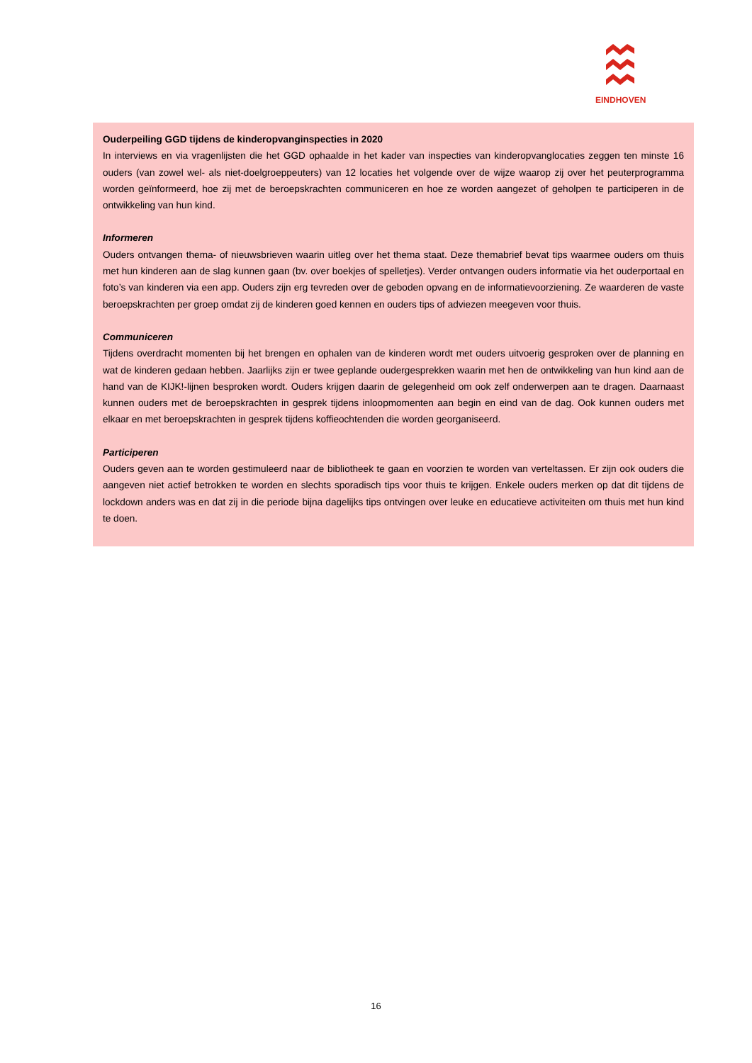EINDHOVEN
Ouderpeiling GGD tijdens de kinderopvanginspecties in 2020
In interviews en via vragenlijsten die het GGD ophaalde in het kader van inspecties van kinderopvanglocaties zeggen ten minste 16 ouders (van zowel wel- als niet-doelgroeppeuters) van 12 locaties het volgende over de wijze waarop zij over het peuterprogramma worden geïnformeerd, hoe zij met de beroepskrachten communiceren en hoe ze worden aangezet of geholpen te participeren in de ontwikkeling van hun kind.
Informeren
Ouders ontvangen thema- of nieuwsbrieven waarin uitleg over het thema staat. Deze themabrief bevat tips waarmee ouders om thuis met hun kinderen aan de slag kunnen gaan (bv. over boekjes of spelletjes). Verder ontvangen ouders informatie via het ouderportaal en foto’s van kinderen via een app. Ouders zijn erg tevreden over de geboden opvang en de informatievoorziening. Ze waarderen de vaste beroepskrachten per groep omdat zij de kinderen goed kennen en ouders tips of adviezen meegeven voor thuis.
Communiceren
Tijdens overdracht momenten bij het brengen en ophalen van de kinderen wordt met ouders uitvoerig gesproken over de planning en wat de kinderen gedaan hebben. Jaarlijks zijn er twee geplande oudergesprekken waarin met hen de ontwikkeling van hun kind aan de hand van de KIJK!-lijnen besproken wordt. Ouders krijgen daarin de gelegenheid om ook zelf onderwerpen aan te dragen. Daarnaast kunnen ouders met de beroepskrachten in gesprek tijdens inloopmomenten aan begin en eind van de dag. Ook kunnen ouders met elkaar en met beroepskrachten in gesprek tijdens koffieochtenden die worden georganiseerd.
Participeren
Ouders geven aan te worden gestimuleerd naar de bibliotheek te gaan en voorzien te worden van verteltassen. Er zijn ook ouders die aangeven niet actief betrokken te worden en slechts sporadisch tips voor thuis te krijgen. Enkele ouders merken op dat dit tijdens de lockdown anders was en dat zij in die periode bijna dagelijks tips ontvingen over leuke en educatieve activiteiten om thuis met hun kind te doen.
16